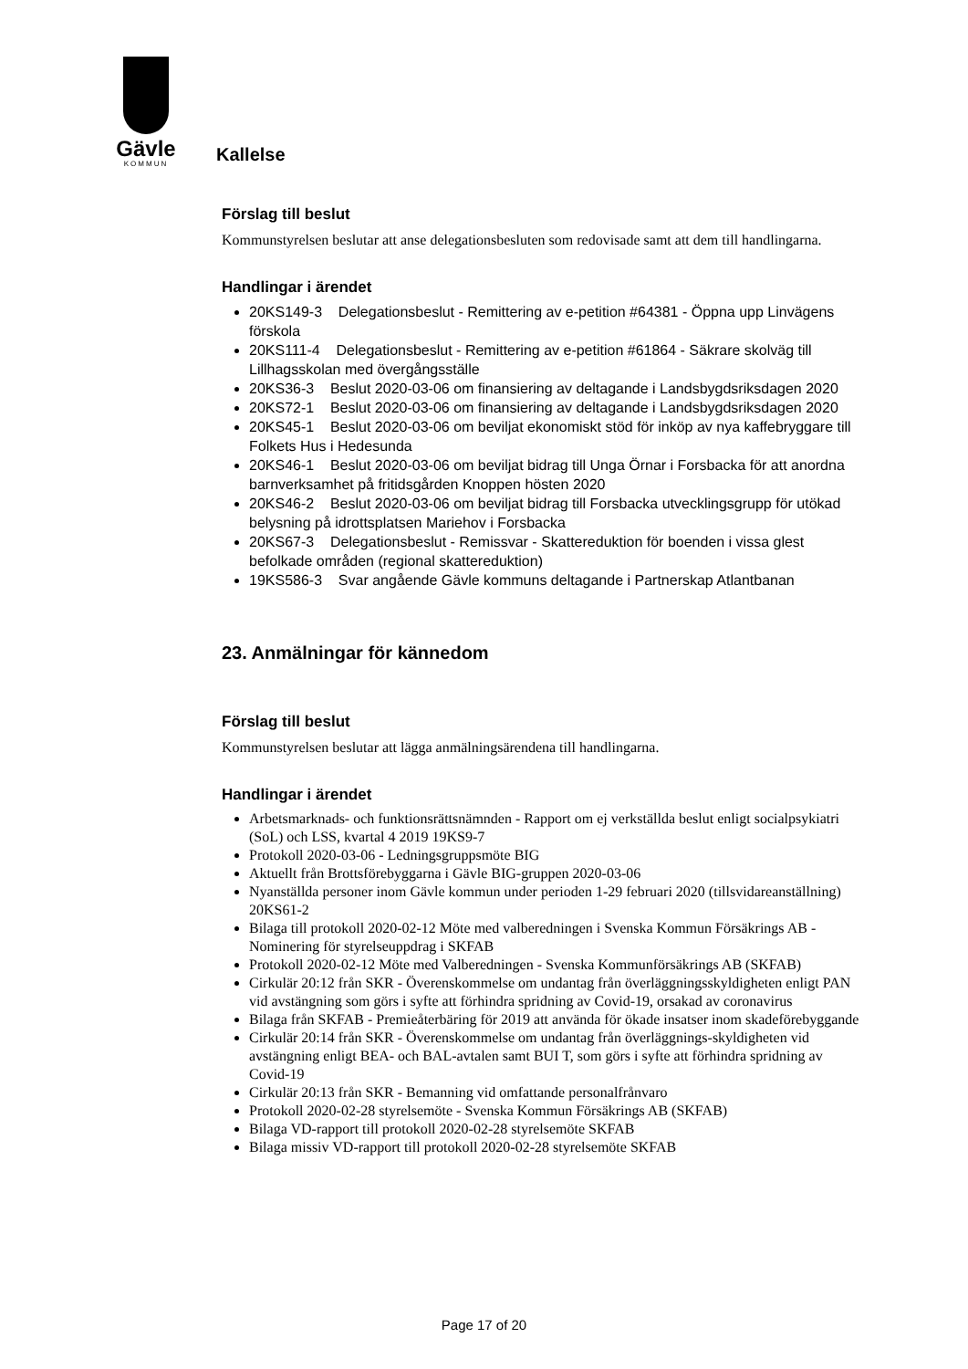Gävle
KOMMUN
Kallelse
Förslag till beslut
Kommunstyrelsen beslutar att anse delegationsbesluten som redovisade samt att dem till handlingarna.
Handlingar i ärendet
20KS149-3 Delegationsbeslut - Remittering av e-petition #64381 - Öppna upp Linvägens förskola
20KS111-4 Delegationsbeslut - Remittering av e-petition #61864 - Säkrare skolväg till Lillhagsskolan med övergångsställe
20KS36-3 Beslut 2020-03-06 om finansiering av deltagande i Landsbygdsriksdagen 2020
20KS72-1 Beslut 2020-03-06 om finansiering av deltagande i Landsbygdsriksdagen 2020
20KS45-1 Beslut 2020-03-06 om beviljat ekonomiskt stöd för inköp av nya kaffebryggare till Folkets Hus i Hedesunda
20KS46-1 Beslut 2020-03-06 om beviljat bidrag till Unga Örnar i Forsbacka för att anordna barnverksamhet på fritidsgården Knoppen hösten 2020
20KS46-2 Beslut 2020-03-06 om beviljat bidrag till Forsbacka utvecklingsgrupp för utökad belysning på idrottsplatsen Mariehov i Forsbacka
20KS67-3 Delegationsbeslut - Remissvar - Skattereduktion för boenden i vissa glest befolkade områden (regional skattereduktion)
19KS586-3 Svar angående Gävle kommuns deltagande i Partnerskap Atlantbanan
23. Anmälningar för kännedom
Förslag till beslut
Kommunstyrelsen beslutar att lägga anmälningsärendena till handlingarna.
Handlingar i ärendet
Arbetsmarknads- och funktionsrättsnämnden - Rapport om ej verkställda beslut enligt socialpsykiatri (SoL) och LSS, kvartal 4 2019 19KS9-7
Protokoll 2020-03-06 - Ledningsgruppsmöte BIG
Aktuellt från Brottsförebyggarna i Gävle BIG-gruppen 2020-03-06
Nyanställda personer inom Gävle kommun under perioden 1-29 februari 2020 (tillsvidareanställning) 20KS61-2
Bilaga till protokoll 2020-02-12 Möte med valberedningen i Svenska Kommun Försäkrings AB - Nominering för styrelseuppdrag i SKFAB
Protokoll 2020-02-12 Möte med Valberedningen - Svenska Kommunförsäkrings AB (SKFAB)
Cirkulär 20:12 från SKR - Överenskommelse om undantag från överläggningsskyldigheten enligt PAN vid avstängning som görs i syfte att förhindra spridning av Covid-19, orsakad av coronavirus
Bilaga från SKFAB - Premieåterbäring för 2019 att använda för ökade insatser inom skadeförebyggande
Cirkulär 20:14 från SKR - Överenskommelse om undantag från överläggnings-skyldigheten vid avstängning enligt BEA- och BAL-avtalen samt BUI T, som görs i syfte att förhindra spridning av Covid-19
Cirkulär 20:13 från SKR - Bemanning vid omfattande personalfrånvaro
Protokoll 2020-02-28 styrelsemöte - Svenska Kommun Försäkrings AB (SKFAB)
Bilaga VD-rapport till protokoll 2020-02-28 styrelsemöte SKFAB
Bilaga missiv VD-rapport till protokoll 2020-02-28 styrelsemöte SKFAB
Page 17 of 20